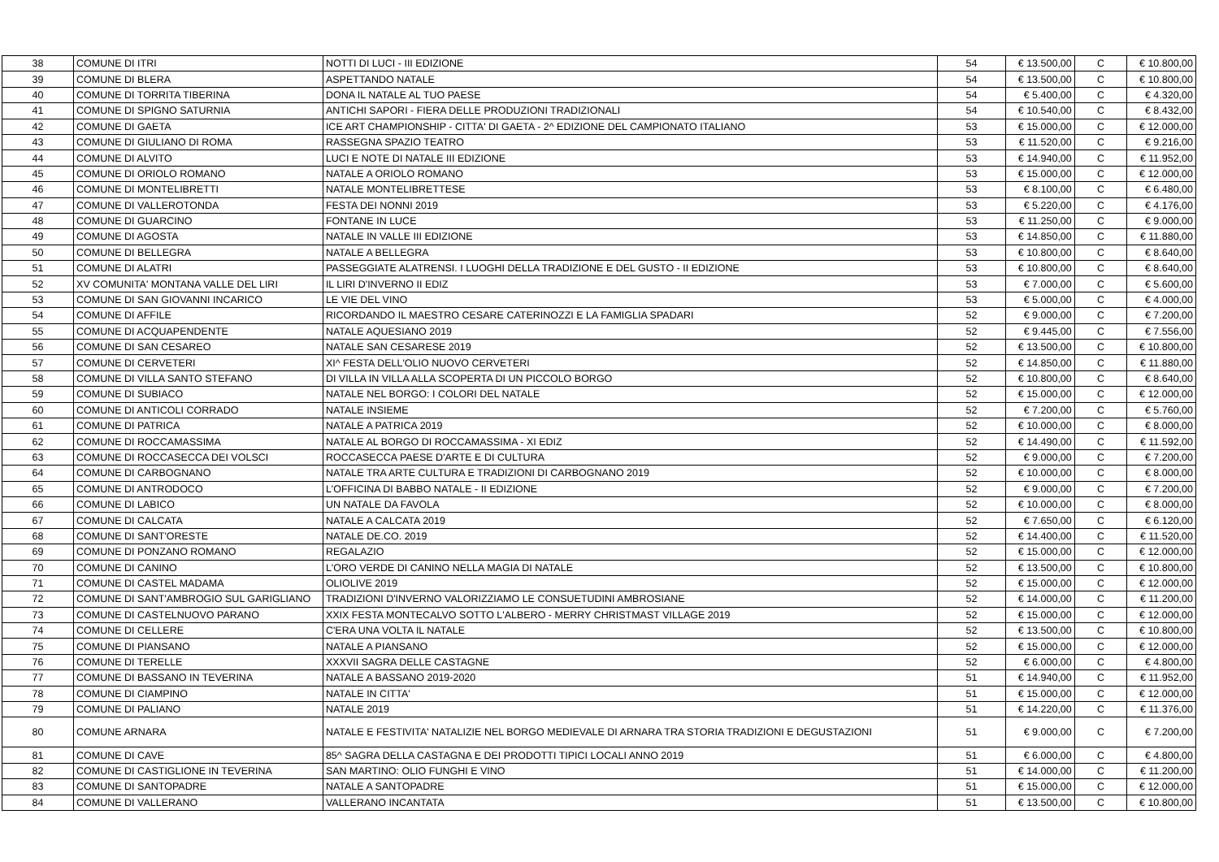| 38 | COMUNE DI ITRI | NOTTI DI LUCI - III EDIZIONE | 54 | € 13.500,00 | C | € 10.800,00 |
| 39 | COMUNE DI BLERA | ASPETTANDO NATALE | 54 | € 13.500,00 | C | € 10.800,00 |
| 40 | COMUNE DI TORRITA TIBERINA | DONA IL NATALE AL TUO PAESE | 54 | € 5.400,00 | C | € 4.320,00 |
| 41 | COMUNE DI SPIGNO SATURNIA | ANTICHI SAPORI - FIERA DELLE PRODUZIONI TRADIZIONALI | 54 | € 10.540,00 | C | € 8.432,00 |
| 42 | COMUNE DI GAETA | ICE ART CHAMPIONSHIP - CITTA' DI GAETA - 2^ EDIZIONE DEL CAMPIONATO ITALIANO | 53 | € 15.000,00 | C | € 12.000,00 |
| 43 | COMUNE DI GIULIANO DI ROMA | RASSEGNA SPAZIO TEATRO | 53 | € 11.520,00 | C | € 9.216,00 |
| 44 | COMUNE DI ALVITO | LUCI E NOTE DI NATALE III EDIZIONE | 53 | € 14.940,00 | C | € 11.952,00 |
| 45 | COMUNE DI ORIOLO ROMANO | NATALE A ORIOLO ROMANO | 53 | € 15.000,00 | C | € 12.000,00 |
| 46 | COMUNE DI MONTELIBRETTI | NATALE MONTELIBRETTESE | 53 | € 8.100,00 | C | € 6.480,00 |
| 47 | COMUNE DI VALLEROTONDA | FESTA DEI NONNI 2019 | 53 | € 5.220,00 | C | € 4.176,00 |
| 48 | COMUNE DI GUARCINO | FONTANE IN LUCE | 53 | € 11.250,00 | C | € 9.000,00 |
| 49 | COMUNE DI AGOSTA | NATALE IN VALLE III EDIZIONE | 53 | € 14.850,00 | C | € 11.880,00 |
| 50 | COMUNE DI BELLEGRA | NATALE A BELLEGRA | 53 | € 10.800,00 | C | € 8.640,00 |
| 51 | COMUNE DI ALATRI | PASSEGGIATE ALATRENSI. I LUOGHI DELLA TRADIZIONE E DEL GUSTO - II EDIZIONE | 53 | € 10.800,00 | C | € 8.640,00 |
| 52 | XV COMUNITA' MONTANA VALLE DEL LIRI | IL LIRI D'INVERNO II EDIZ | 53 | € 7.000,00 | C | € 5.600,00 |
| 53 | COMUNE DI SAN GIOVANNI INCARICO | LE VIE DEL VINO | 53 | € 5.000,00 | C | € 4.000,00 |
| 54 | COMUNE DI AFFILE | RICORDANDO IL MAESTRO CESARE CATERINOZZI E LA FAMIGLIA SPADARI | 52 | € 9.000,00 | C | € 7.200,00 |
| 55 | COMUNE DI ACQUAPENDENTE | NATALE AQUESIANO 2019 | 52 | € 9.445,00 | C | € 7.556,00 |
| 56 | COMUNE DI SAN CESAREO | NATALE SAN CESARESE 2019 | 52 | € 13.500,00 | C | € 10.800,00 |
| 57 | COMUNE DI CERVETERI | XI^ FESTA DELL'OLIO NUOVO CERVETERI | 52 | € 14.850,00 | C | € 11.880,00 |
| 58 | COMUNE DI VILLA SANTO STEFANO | DI VILLA IN VILLA ALLA SCOPERTA DI UN PICCOLO BORGO | 52 | € 10.800,00 | C | € 8.640,00 |
| 59 | COMUNE DI SUBIACO | NATALE NEL BORGO: I COLORI DEL NATALE | 52 | € 15.000,00 | C | € 12.000,00 |
| 60 | COMUNE DI ANTICOLI CORRADO | NATALE INSIEME | 52 | € 7.200,00 | C | € 5.760,00 |
| 61 | COMUNE DI PATRICA | NATALE A PATRICA 2019 | 52 | € 10.000,00 | C | € 8.000,00 |
| 62 | COMUNE DI ROCCAMASSIMA | NATALE AL BORGO DI ROCCAMASSIMA - XI EDIZ | 52 | € 14.490,00 | C | € 11.592,00 |
| 63 | COMUNE DI ROCCASECCA DEI VOLSCI | ROCCASECCA PAESE D'ARTE E DI CULTURA | 52 | € 9.000,00 | C | € 7.200,00 |
| 64 | COMUNE DI CARBOGNANO | NATALE TRA ARTE CULTURA E TRADIZIONI DI CARBOGNANO 2019 | 52 | € 10.000,00 | C | € 8.000,00 |
| 65 | COMUNE DI ANTRODOCO | L'OFFICINA DI BABBO NATALE - II EDIZIONE | 52 | € 9.000,00 | C | € 7.200,00 |
| 66 | COMUNE DI LABICO | UN NATALE DA FAVOLA | 52 | € 10.000,00 | C | € 8.000,00 |
| 67 | COMUNE DI CALCATA | NATALE A CALCATA 2019 | 52 | € 7.650,00 | C | € 6.120,00 |
| 68 | COMUNE DI SANT'ORESTE | NATALE DE.CO. 2019 | 52 | € 14.400,00 | C | € 11.520,00 |
| 69 | COMUNE DI PONZANO ROMANO | REGALAZIO | 52 | € 15.000,00 | C | € 12.000,00 |
| 70 | COMUNE DI CANINO | L'ORO VERDE DI CANINO NELLA MAGIA DI NATALE | 52 | € 13.500,00 | C | € 10.800,00 |
| 71 | COMUNE DI CASTEL MADAMA | OLIOLIVE 2019 | 52 | € 15.000,00 | C | € 12.000,00 |
| 72 | COMUNE DI SANT'AMBROGIO SUL GARIGLIANO | TRADIZIONI D'INVERNO VALORIZZIAMO LE CONSUETUDINI AMBROSIANE | 52 | € 14.000,00 | C | € 11.200,00 |
| 73 | COMUNE DI CASTELNUOVO PARANO | XXIX FESTA MONTECALVO SOTTO L'ALBERO - MERRY CHRISTMAST VILLAGE 2019 | 52 | € 15.000,00 | C | € 12.000,00 |
| 74 | COMUNE DI CELLERE | C'ERA UNA VOLTA IL NATALE | 52 | € 13.500,00 | C | € 10.800,00 |
| 75 | COMUNE DI PIANSANO | NATALE A PIANSANO | 52 | € 15.000,00 | C | € 12.000,00 |
| 76 | COMUNE DI TERELLE | XXXVII SAGRA DELLE CASTAGNE | 52 | € 6.000,00 | C | € 4.800,00 |
| 77 | COMUNE DI BASSANO IN TEVERINA | NATALE A BASSANO 2019-2020 | 51 | € 14.940,00 | C | € 11.952,00 |
| 78 | COMUNE DI CIAMPINO | NATALE IN CITTA' | 51 | € 15.000,00 | C | € 12.000,00 |
| 79 | COMUNE DI PALIANO | NATALE 2019 | 51 | € 14.220,00 | C | € 11.376,00 |
| 80 | COMUNE ARNARA | NATALE E FESTIVITA' NATALIZIE NEL BORGO MEDIEVALE DI ARNARA TRA STORIA TRADIZIONI E DEGUSTAZIONI | 51 | € 9.000,00 | C | € 7.200,00 |
| 81 | COMUNE DI CAVE | 85^ SAGRA DELLA CASTAGNA E DEI PRODOTTI TIPICI LOCALI ANNO 2019 | 51 | € 6.000,00 | C | € 4.800,00 |
| 82 | COMUNE DI CASTIGLIONE IN TEVERINA | SAN MARTINO: OLIO FUNGHI E VINO | 51 | € 14.000,00 | C | € 11.200,00 |
| 83 | COMUNE DI SANTOPADRE | NATALE A SANTOPADRE | 51 | € 15.000,00 | C | € 12.000,00 |
| 84 | COMUNE DI VALLERANO | VALLERANO INCANTATA | 51 | € 13.500,00 | C | € 10.800,00 |